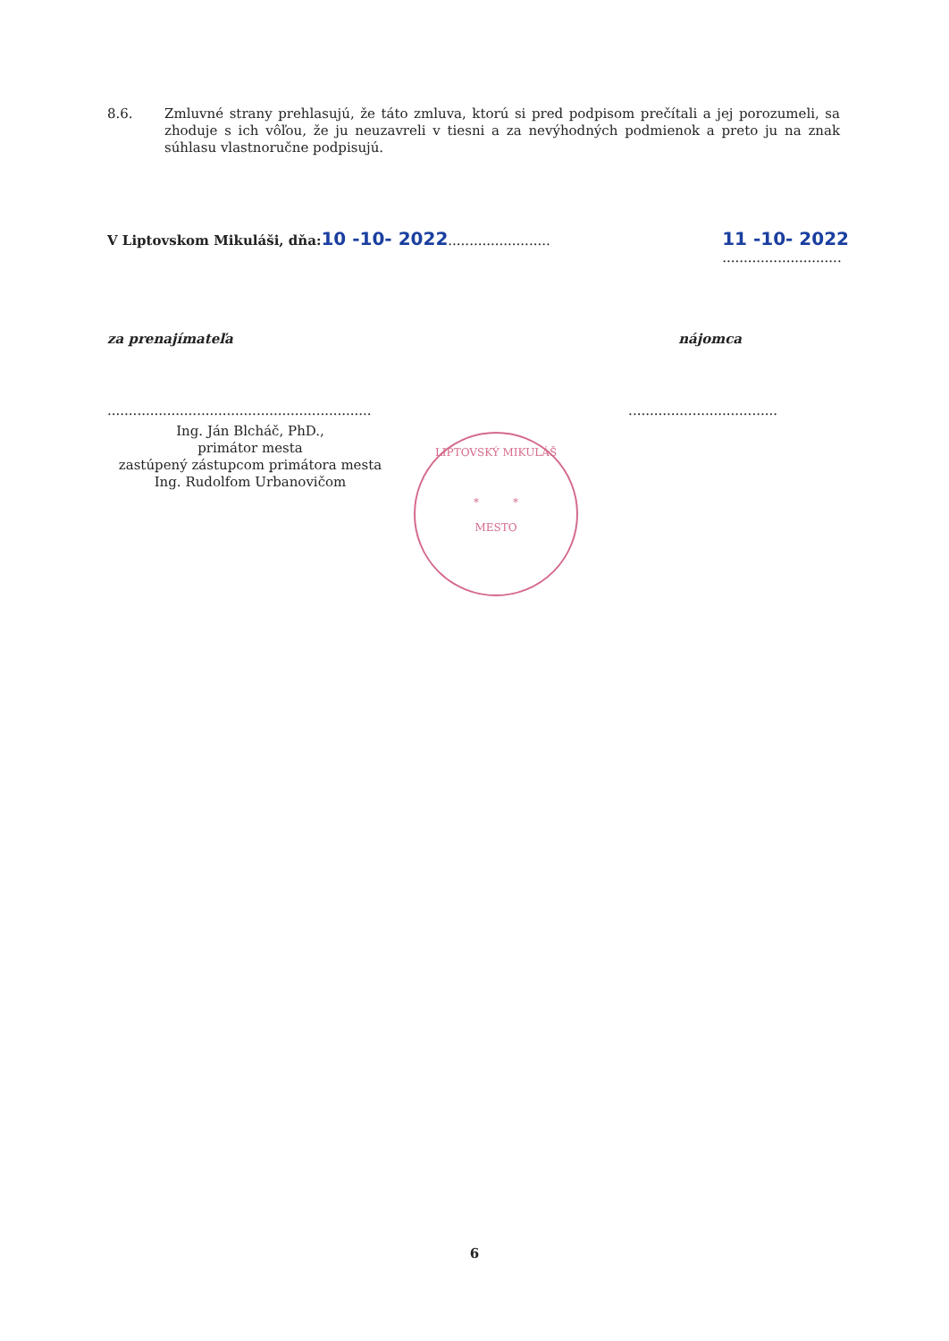8.6.
Zmluvné strany prehlasujú, že táto zmluva, ktorú si pred podpisom prečítali a jej porozumeli, sa zhoduje s ich vôľou, že ju neuzavreli v tiesni a za nevýhodných podmienok a preto ju na znak súhlasu vlastnoručne podpisujú.
V Liptovskom Mikuláši, dňa: 10 -10- 2022........................
11 -10- 2022
............................
za prenajímateľa nájomca
..............................................................
...................................
Ing. Ján Blcháč, PhD.,
primátor mesta
zastúpený zástupcom primátora mesta
Ing. Rudolfom Urbanovičom
LIPTOVSKÝ MIKULÁŠ
* *
MESTO
6